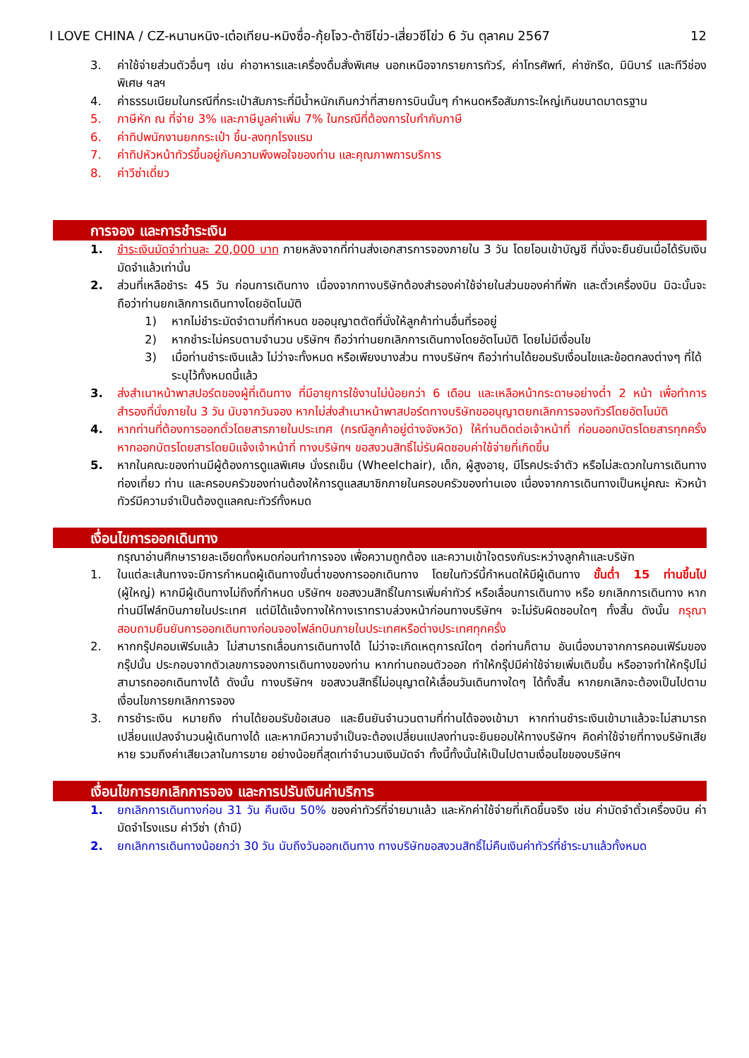I LOVE CHINA / CZ-หนานหนิง-เต๋อเทียน-หมิงซื่อ-กุ้ยโจว-ต้าซีโข่ว-เสี่ยวซีโข่ว 6 วัน ตุลาคม 2567 12
3. ค่าใช้จ่ายส่วนตัวอื่นๆ เช่น ค่าอาหารและเครื่องดื่มสั่งพิเศษ นอกเหนือจากรายการทัวร์, ค่าโทรศัพท์, ค่าซักรีด, มินิบาร์ และทีวีช่องพิเศษ ฯลฯ
4. ค่าธรรมเนียมในกรณีที่กระเป๋าสัมภาระที่มีน้ำหนักเกินกว่าที่สายการบินนั้นๆ กำหนดหรือสัมภาระใหญ่เกินขนาดมาตรฐาน
5. ภาษีหัก ณ ที่จ่าย 3% และภาษีมูลค่าเพิ่ม 7% ในกรณีที่ต้องการใบกำกับภาษี
6. ค่าทิปพนักงานยกกระเป๋า ขึ้น-ลงทุกโรงแรม
7. ค่าทิปหัวหน้าทัวร์ขึ้นอยู่กับความพึงพอใจของท่าน และคุณภาพการบริการ
8. ค่าวีซ่าเดี่ยว
การจอง และการชำระเงิน
1. ชำระเงินมัดจำท่านละ 20,000 บาท ภายหลังจากที่ท่านส่งเอกสารการจองภายใน 3 วัน โดยโอนเข้าบัญชี ที่นั่งจะยืนยันเมื่อได้รับเงินมัดจำแล้วเท่านั้น
2. ส่วนที่เหลือชำระ 45 วัน ก่อนการเดินทาง เนื่องจากทางบริษัทต้องสำรองค่าใช้จ่ายในส่วนของค่าที่พัก และตั๋วเครื่องบิน มิฉะนั้นจะถือว่าท่านยกเลิกการเดินทางโดยอัตโนมัติ
1) หากไม่ชำระมัดจำตามที่กำหนด ขออนุญาตตัดที่นั่งให้ลูกค้าท่านอื่นที่รออยู่
2) หากชำระไม่ครบตามจำนวน บริษัทฯ ถือว่าท่านยกเลิกการเดินทางโดยอัตโนมัติ โดยไม่มีเงื่อนไข
3) เมื่อท่านชำระเงินแล้ว ไม่ว่าจะทั้งหมด หรือเพียงบางส่วน ทางบริษัทฯ ถือว่าท่านได้ยอมรับเงื่อนไขและข้อตกลงต่างๆ ที่ได้ระบุไว้ทั้งหมดนี้แล้ว
3. ส่งสำเนาหน้าพาสปอร์ตของผู้ที่เดินทาง ที่มีอายุการใช้งานไม่น้อยกว่า 6 เดือน และเหลือหน้ากระดาษอย่างต่ำ 2 หน้า เพื่อทำการสำรองที่นั่งภายใน 3 วัน นับจากวันจอง หากไม่ส่งสำเนาหน้าพาสปอร์ตทางบริษัทขออนุญาตยกเลิกการจองทัวร์โดยอัตโนมัติ
4. หากท่านที่ต้องการออกตั๋วโดยสารภายในประเทศ (กรณีลูกค้าอยู่ต่างจังหวัด) ให้ท่านติดต่อเจ้าหน้าที่ ก่อนออกบัตรโดยสารทุกครั้ง หากออกบัตรโดยสารโดยมิแจ้งเจ้าหน้าที่ ทางบริษัทฯ ขอสงวนสิทธิ์ไม่รับผิดชอบค่าใช้จ่ายที่เกิดขึ้น
5. หากในคณะของท่านมีผู้ต้องการดูแลพิเศษ นั่งรถเข็น (Wheelchair), เด็ก, ผู้สูงอายุ, มีโรคประจำตัว หรือไม่สะดวกในการเดินทางท่องเที่ยว ท่าน และครอบครัวของท่านต้องให้การดูแลสมาชิกภายในครอบครัวของท่านเอง เนื่องจากการเดินทางเป็นหมู่คณะ หัวหน้าทัวร์มีความจำเป็นต้องดูแลคณะทัวร์ทั้งหมด
เงื่อนไขการออกเดินทาง
กรุณาอ่านศึกษารายละเอียดทั้งหมดก่อนทำการจอง เพื่อความถูกต้อง และความเข้าใจตรงกันระหว่างลูกค้าและบริษัท
1. ในแต่ละเส้นทางจะมีการกำหนดผู้เดินทางขั้นต่ำของการออกเดินทาง โดยในทัวร์นี้กำหนดให้มีผู้เดินทาง ขั้นต่ำ 15 ท่านขึ้นไป (ผู้ใหญ่) หากมีผู้เดินทางไม่ถึงที่กำหนด บริษัทฯ ขอสงวนสิทธิ์ในการเพิ่มค่าทัวร์ หรือเลื่อนการเดินทาง หรือ ยกเลิกการเดินทาง หากท่านมีไฟล์ทบินภายในประเทศ แต่มิได้แจ้งทางให้ทางเราทราบล่วงหน้าก่อนทางบริษัทฯ จะไม่รับผิดชอบใดๆ ทั้งสิ้น ดังนั้น กรุณาสอบถามยืนยันการออกเดินทางก่อนจองไฟล์ทบินภายในประเทศหรือต่างประเทศทุกครั้ง
2. หากกรุ๊ปคอมเฟิร์มแล้ว ไม่สามารถเลื่อนการเดินทางได้ ไม่ว่าจะเกิดเหตุการณ์ใดๆ ต่อท่านก็ตาม อันเนื่องมาจากการคอนเฟิร์มของกรุ๊ปนั้น ประกอบจากตัวเลขการจองการเดินทางของท่าน หากท่านถอนตัวออก ทำให้กรุ๊ปมีค่าใช้จ่ายเพิ่มเติมขึ้น หรืออาจทำให้กรุ๊ปไม่สามารถออกเดินทางได้ ดังนั้น ทางบริษัทฯ ขอสงวนสิทธิ์ไม่อนุญาตให้เลื่อนวันเดินทางใดๆ ได้ทั้งสิ้น หากยกเลิกจะต้องเป็นไปตามเงื่อนไขการยกเลิกการจอง
3. การชำระเงิน หมายถึง ท่านได้ยอมรับข้อเสนอ และยืนยันจำนวนตามที่ท่านได้จองเข้ามา หากท่านชำระเงินเข้ามาแล้วจะไม่สามารถเปลี่ยนแปลงจำนวนผู้เดินทางได้ และหากมีความจำเป็นจะต้องเปลี่ยนแปลงท่านจะยินยอมให้ทางบริษัทฯ คิดค่าใช้จ่ายที่ทางบริษัทเสียหาย รวมถึงค่าเสียเวลาในการขาย อย่างน้อยที่สุดเท่าจำนวนเงินมัดจำ ทั้งนี้ทั้งนั้นให้เป็นไปตามเงื่อนไขของบริษัทฯ
เงื่อนไขการยกเลิกการจอง และการปรับเงินค่าบริการ
1. ยกเลิกการเดินทางก่อน 31 วัน คืนเงิน 50% ของค่าทัวร์ที่จ่ายมาแล้ว และหักค่าใช้จ่ายที่เกิดขึ้นจริง เช่น ค่ามัดจำตั๋วเครื่องบิน ค่ามัดจำโรงแรม ค่าวีซ่า (ถ้ามี)
2. ยกเลิกการเดินทางน้อยกว่า 30 วัน นับถึงวันออกเดินทาง ทางบริษัทขอสงวนสิทธิ์ไม่คืนเงินค่าทัวร์ที่ชำระมาแล้วทั้งหมด